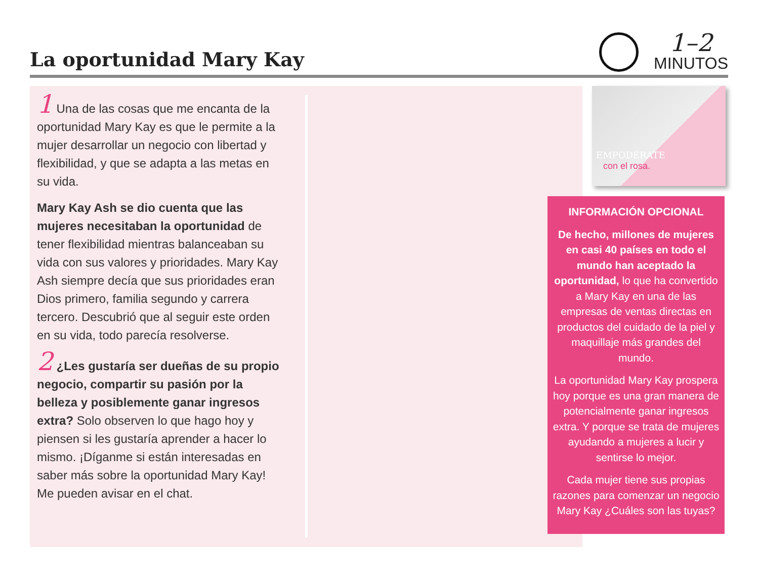La oportunidad Mary Kay
1–2
MINUTOS
1 Una de las cosas que me encanta de la oportunidad Mary Kay es que le permite a la mujer desarrollar un negocio con libertad y flexibilidad, y que se adapta a las metas en su vida.
Mary Kay Ash se dio cuenta que las mujeres necesitaban la oportunidad de tener flexibilidad mientras balanceaban su vida con sus valores y prioridades. Mary Kay Ash siempre decía que sus prioridades eran Dios primero, familia segundo y carrera tercero. Descubrió que al seguir este orden en su vida, todo parecía resolverse.
2 ¿Les gustaría ser dueñas de su propio negocio, compartir su pasión por la belleza y posiblemente ganar ingresos extra? Solo observen lo que hago hoy y piensen si les gustaría aprender a hacer lo mismo. ¡Díganme si están interesadas en saber más sobre la oportunidad Mary Kay! Me pueden avisar en el chat.
EMPODÉRATE
con el rosa.
INFORMACIÓN OPCIONAL
De hecho, millones de mujeres en casi 40 países en todo el mundo han aceptado la oportunidad, lo que ha convertido a Mary Kay en una de las empresas de ventas directas en productos del cuidado de la piel y maquillaje más grandes del mundo.
La oportunidad Mary Kay prospera hoy porque es una gran manera de potencialmente ganar ingresos extra. Y porque se trata de mujeres ayudando a mujeres a lucir y sentirse lo mejor.
Cada mujer tiene sus propias razones para comenzar un negocio Mary Kay ¿Cuáles son las tuyas?